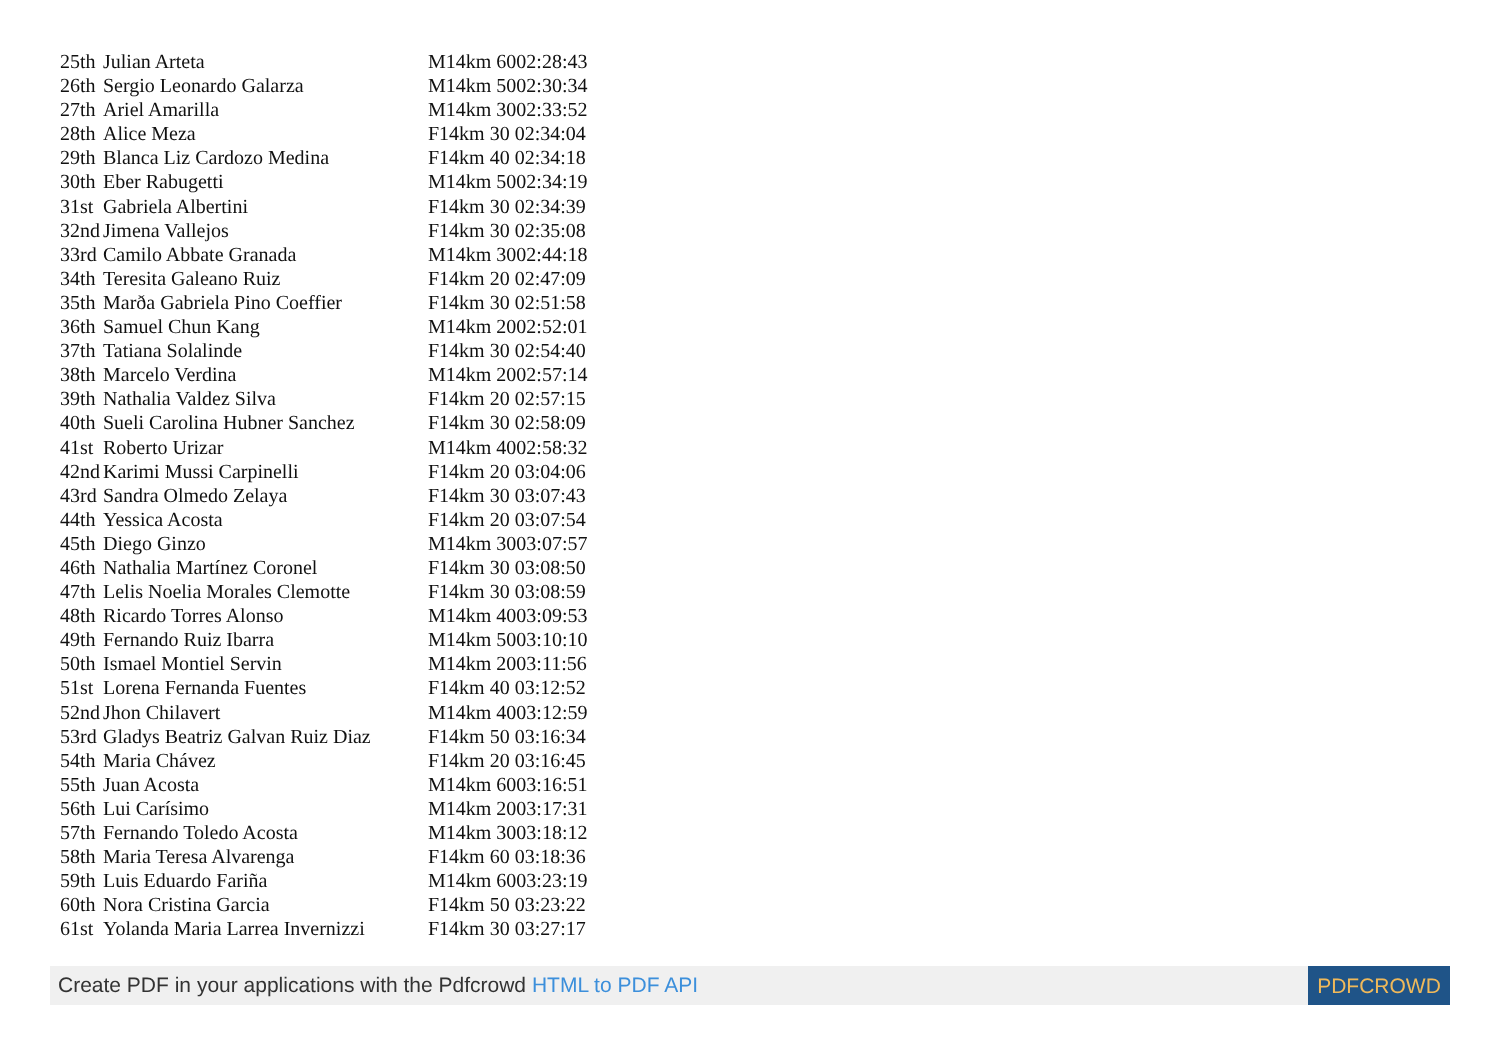| 25th | Julian Arteta | M14km 6002:28:43 |
| 26th | Sergio Leonardo Galarza | M14km 5002:30:34 |
| 27th | Ariel Amarilla | M14km 3002:33:52 |
| 28th | Alice Meza | F14km 30 02:34:04 |
| 29th | Blanca Liz Cardozo Medina | F14km 40 02:34:18 |
| 30th | Eber Rabugetti | M14km 5002:34:19 |
| 31st | Gabriela Albertini | F14km 30 02:34:39 |
| 32nd | Jimena Vallejos | F14km 30 02:35:08 |
| 33rd | Camilo Abbate Granada | M14km 3002:44:18 |
| 34th | Teresita Galeano Ruiz | F14km 20 02:47:09 |
| 35th | Marða Gabriela Pino Coeffier | F14km 30 02:51:58 |
| 36th | Samuel Chun Kang | M14km 2002:52:01 |
| 37th | Tatiana Solalinde | F14km 30 02:54:40 |
| 38th | Marcelo Verdina | M14km 2002:57:14 |
| 39th | Nathalia Valdez Silva | F14km 20 02:57:15 |
| 40th | Sueli Carolina Hubner Sanchez | F14km 30 02:58:09 |
| 41st | Roberto Urizar | M14km 4002:58:32 |
| 42nd | Karimi Mussi Carpinelli | F14km 20 03:04:06 |
| 43rd | Sandra Olmedo Zelaya | F14km 30 03:07:43 |
| 44th | Yessica Acosta | F14km 20 03:07:54 |
| 45th | Diego Ginzo | M14km 3003:07:57 |
| 46th | Nathalia Martínez Coronel | F14km 30 03:08:50 |
| 47th | Lelis Noelia Morales Clemotte | F14km 30 03:08:59 |
| 48th | Ricardo Torres Alonso | M14km 4003:09:53 |
| 49th | Fernando Ruiz Ibarra | M14km 5003:10:10 |
| 50th | Ismael Montiel Servin | M14km 2003:11:56 |
| 51st | Lorena Fernanda Fuentes | F14km 40 03:12:52 |
| 52nd | Jhon Chilavert | M14km 4003:12:59 |
| 53rd | Gladys Beatriz Galvan Ruiz Diaz | F14km 50 03:16:34 |
| 54th | Maria Chávez | F14km 20 03:16:45 |
| 55th | Juan Acosta | M14km 6003:16:51 |
| 56th | Lui Carísimo | M14km 2003:17:31 |
| 57th | Fernando Toledo Acosta | M14km 3003:18:12 |
| 58th | Maria Teresa Alvarenga | F14km 60 03:18:36 |
| 59th | Luis Eduardo Fariña | M14km 6003:23:19 |
| 60th | Nora Cristina Garcia | F14km 50 03:23:22 |
| 61st | Yolanda Maria Larrea Invernizzi | F14km 30 03:27:17 |
Create PDF in your applications with the Pdfcrowd HTML to PDF API
PDFCROWD